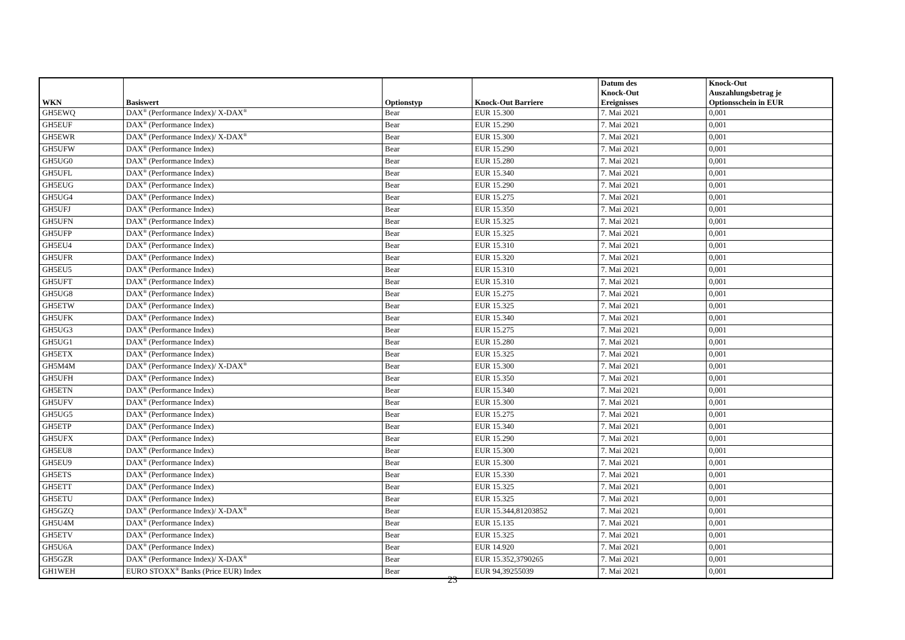| WKN | Basiswert | Optionstyp | Knock-Out Barriere | Datum des Knock-Out Ereignisses | Knock-Out Auszahlungsbetrag je Optionsschein in EUR |
| --- | --- | --- | --- | --- | --- |
| GH5EWQ | DAX<sup>®</sup> (Performance Index)/ X-DAX<sup>®</sup> | Bear | EUR 15.300 | 7. Mai 2021 | 0,001 |
| GH5EUF | DAX<sup>®</sup> (Performance Index) | Bear | EUR 15.290 | 7. Mai 2021 | 0,001 |
| GH5EWR | DAX<sup>®</sup> (Performance Index)/ X-DAX<sup>®</sup> | Bear | EUR 15.300 | 7. Mai 2021 | 0,001 |
| GH5UFW | DAX<sup>®</sup> (Performance Index) | Bear | EUR 15.290 | 7. Mai 2021 | 0,001 |
| GH5UG0 | DAX<sup>®</sup> (Performance Index) | Bear | EUR 15.280 | 7. Mai 2021 | 0,001 |
| GH5UFL | DAX<sup>®</sup> (Performance Index) | Bear | EUR 15.340 | 7. Mai 2021 | 0,001 |
| GH5EUG | DAX<sup>®</sup> (Performance Index) | Bear | EUR 15.290 | 7. Mai 2021 | 0,001 |
| GH5UG4 | DAX<sup>®</sup> (Performance Index) | Bear | EUR 15.275 | 7. Mai 2021 | 0,001 |
| GH5UFJ | DAX<sup>®</sup> (Performance Index) | Bear | EUR 15.350 | 7. Mai 2021 | 0,001 |
| GH5UFN | DAX<sup>®</sup> (Performance Index) | Bear | EUR 15.325 | 7. Mai 2021 | 0,001 |
| GH5UFP | DAX<sup>®</sup> (Performance Index) | Bear | EUR 15.325 | 7. Mai 2021 | 0,001 |
| GH5EU4 | DAX<sup>®</sup> (Performance Index) | Bear | EUR 15.310 | 7. Mai 2021 | 0,001 |
| GH5UFR | DAX<sup>®</sup> (Performance Index) | Bear | EUR 15.320 | 7. Mai 2021 | 0,001 |
| GH5EU5 | DAX<sup>®</sup> (Performance Index) | Bear | EUR 15.310 | 7. Mai 2021 | 0,001 |
| GH5UFT | DAX<sup>®</sup> (Performance Index) | Bear | EUR 15.310 | 7. Mai 2021 | 0,001 |
| GH5UG8 | DAX<sup>®</sup> (Performance Index) | Bear | EUR 15.275 | 7. Mai 2021 | 0,001 |
| GH5ETW | DAX<sup>®</sup> (Performance Index) | Bear | EUR 15.325 | 7. Mai 2021 | 0,001 |
| GH5UFK | DAX<sup>®</sup> (Performance Index) | Bear | EUR 15.340 | 7. Mai 2021 | 0,001 |
| GH5UG3 | DAX<sup>®</sup> (Performance Index) | Bear | EUR 15.275 | 7. Mai 2021 | 0,001 |
| GH5UG1 | DAX<sup>®</sup> (Performance Index) | Bear | EUR 15.280 | 7. Mai 2021 | 0,001 |
| GH5ETX | DAX<sup>®</sup> (Performance Index) | Bear | EUR 15.325 | 7. Mai 2021 | 0,001 |
| GH5M4M | DAX<sup>®</sup> (Performance Index)/ X-DAX<sup>®</sup> | Bear | EUR 15.300 | 7. Mai 2021 | 0,001 |
| GH5UFH | DAX<sup>®</sup> (Performance Index) | Bear | EUR 15.350 | 7. Mai 2021 | 0,001 |
| GH5ETN | DAX<sup>®</sup> (Performance Index) | Bear | EUR 15.340 | 7. Mai 2021 | 0,001 |
| GH5UFV | DAX<sup>®</sup> (Performance Index) | Bear | EUR 15.300 | 7. Mai 2021 | 0,001 |
| GH5UG5 | DAX<sup>®</sup> (Performance Index) | Bear | EUR 15.275 | 7. Mai 2021 | 0,001 |
| GH5ETP | DAX<sup>®</sup> (Performance Index) | Bear | EUR 15.340 | 7. Mai 2021 | 0,001 |
| GH5UFX | DAX<sup>®</sup> (Performance Index) | Bear | EUR 15.290 | 7. Mai 2021 | 0,001 |
| GH5EU8 | DAX<sup>®</sup> (Performance Index) | Bear | EUR 15.300 | 7. Mai 2021 | 0,001 |
| GH5EU9 | DAX<sup>®</sup> (Performance Index) | Bear | EUR 15.300 | 7. Mai 2021 | 0,001 |
| GH5ETS | DAX<sup>®</sup> (Performance Index) | Bear | EUR 15.330 | 7. Mai 2021 | 0,001 |
| GH5ETT | DAX<sup>®</sup> (Performance Index) | Bear | EUR 15.325 | 7. Mai 2021 | 0,001 |
| GH5ETU | DAX<sup>®</sup> (Performance Index) | Bear | EUR 15.325 | 7. Mai 2021 | 0,001 |
| GH5GZQ | DAX<sup>®</sup> (Performance Index)/ X-DAX<sup>®</sup> | Bear | EUR 15.344,81203852 | 7. Mai 2021 | 0,001 |
| GH5U4M | DAX<sup>®</sup> (Performance Index) | Bear | EUR 15.135 | 7. Mai 2021 | 0,001 |
| GH5ETV | DAX<sup>®</sup> (Performance Index) | Bear | EUR 15.325 | 7. Mai 2021 | 0,001 |
| GH5U6A | DAX<sup>®</sup> (Performance Index) | Bear | EUR 14.920 | 7. Mai 2021 | 0,001 |
| GH5GZR | DAX<sup>®</sup> (Performance Index)/ X-DAX<sup>®</sup> | Bear | EUR 15.352,3790265 | 7. Mai 2021 | 0,001 |
| GH1WEH | EURO STOXX<sup>®</sup> Banks (Price EUR) Index | Bear | EUR 94,39255039 | 7. Mai 2021 | 0,001 |
23